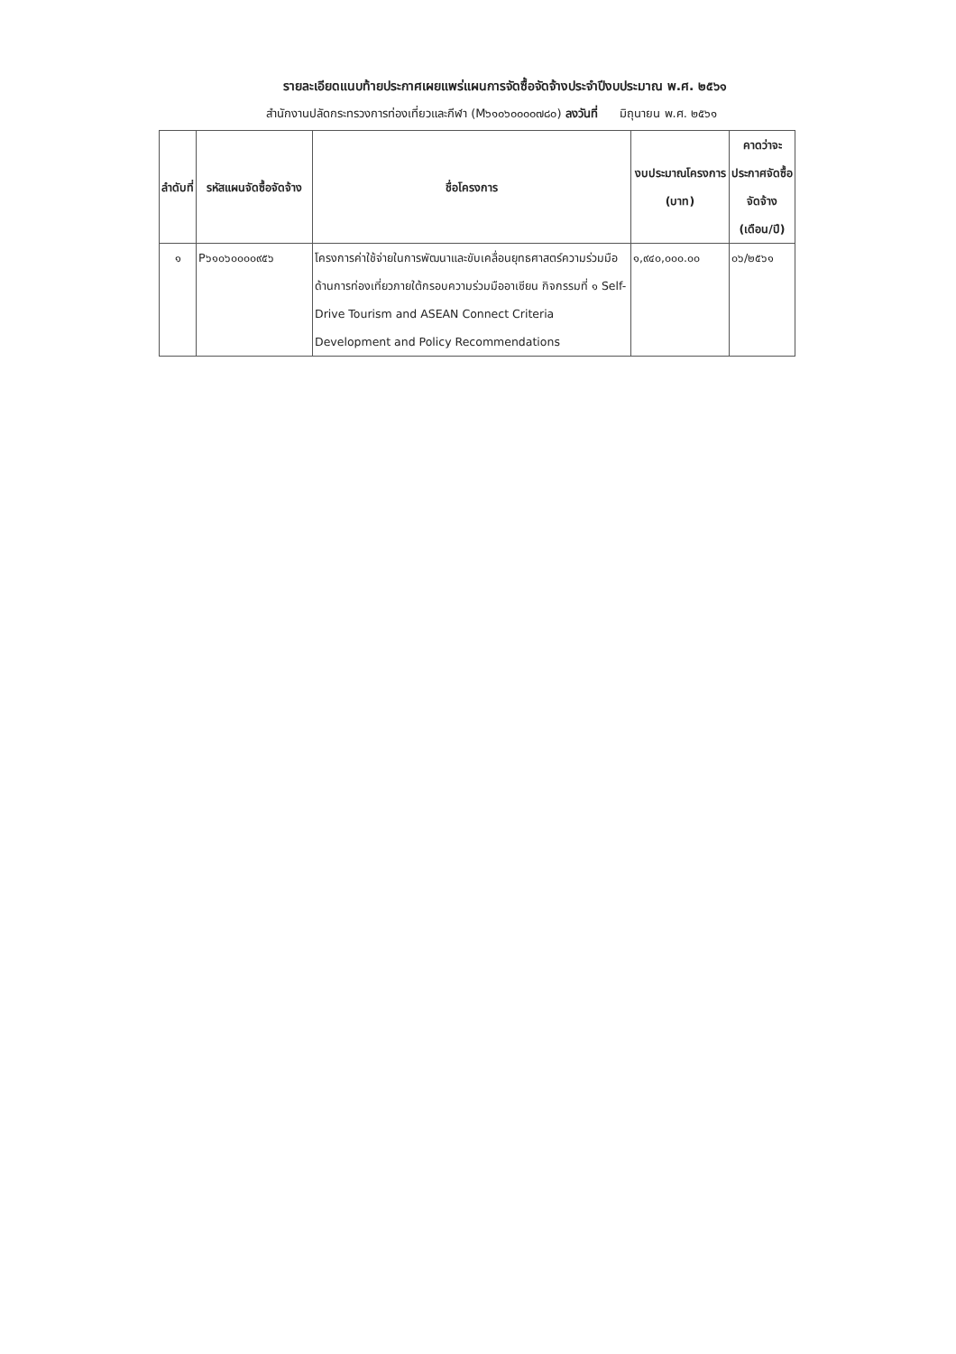รายละเอียดแนบท้ายประกาศเผยแพร่แผนการจัดซื้อจัดจ้างประจำปีงบประมาณ พ.ศ. ๒๕๖๑
สำนักงานปลัดกระทรวงการท่องเที่ยวและกีฬา (M๖๑๐๖๐๐๐๐๗๘๐) ลงวันที่ มิถุนายน พ.ศ. ๒๕๖๑
| ลำดับที่ | รหัสแผนจัดซื้อจัดจ้าง | ชื่อโครงการ | งบประมาณโครงการ (บาท) | คาดว่าจะประกาศจัดซื้อจัดจ้าง (เดือน/ปี) |
| --- | --- | --- | --- | --- |
| ๑ | P๖๑๐๖๐๐๐๐๙๕๖ | โครงการค่าใช้จ่ายในการพัฒนาและขับเคลื่อนยุทธศาสตร์ความร่วมมือด้านการท่องเที่ยวภายใต้กรอบความร่วมมืออาเซียน กิจกรรมที่ ๑ Self-Drive Tourism and ASEAN Connect Criteria Development and Policy Recommendations | ๑,๙๔๐,๐๐๐.๐๐ | ๐๖/๒๕๖๑ |